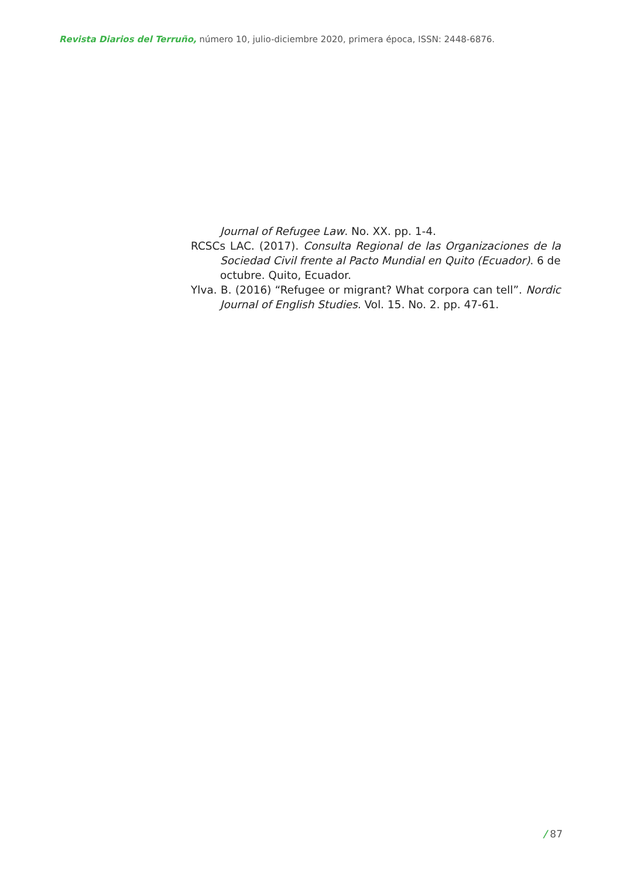Revista Diarios del Terruño, número 10, julio-diciembre 2020, primera época, ISSN: 2448-6876.
Journal of Refugee Law. No. XX. pp. 1-4.
RCSCs LAC. (2017). Consulta Regional de las Organizaciones de la Sociedad Civil frente al Pacto Mundial en Quito (Ecuador). 6 de octubre. Quito, Ecuador.
Ylva. B. (2016) “Refugee or migrant? What corpora can tell”. Nordic Journal of English Studies. Vol. 15. No. 2. pp. 47-61.
/ 87